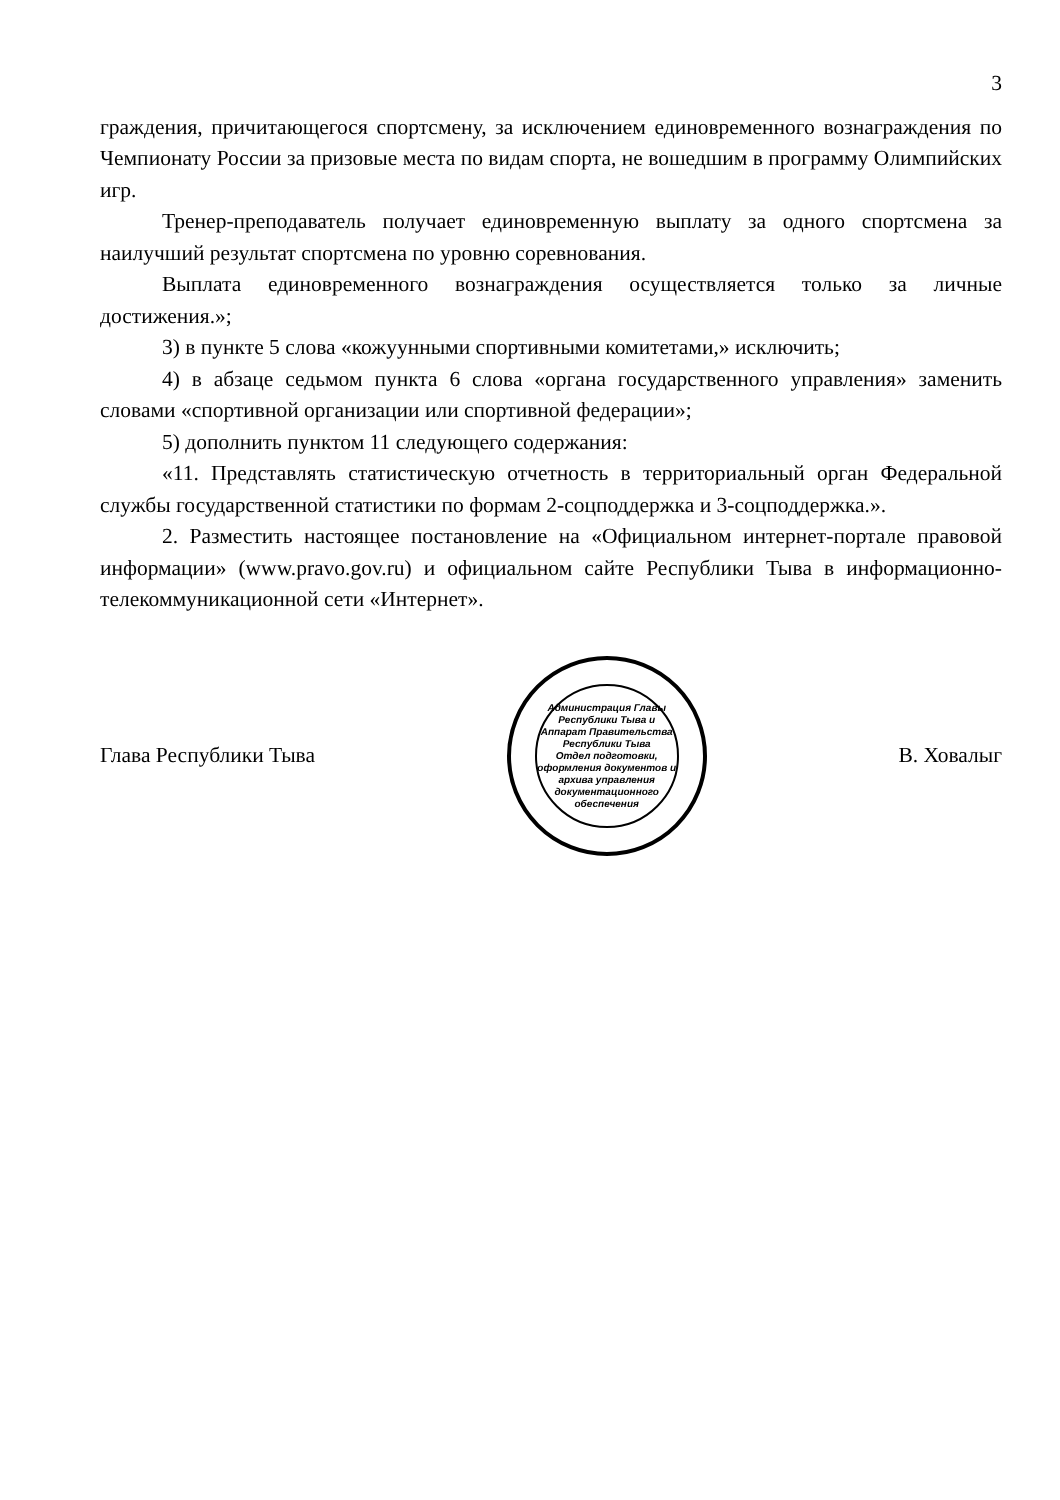3
граждения, причитающегося спортсмену, за исключением единовременного возна­граждения по Чемпионату России за призовые места по видам спорта, не вошедшим в программу Олимпийских игр.
Тренер-преподаватель получает единовременную выплату за одного спортс­мена за наилучший результат спортсмена по уровню соревнования.
Выплата единовременного вознаграждения осуществляется только за личные достижения.»;
3) в пункте 5 слова «кожуунными спортивными комитетами,» исключить;
4) в абзаце седьмом пункта 6 слова «органа государственного управления» заменить словами «спортивной организации или спортивной федерации»;
5) дополнить пунктом 11 следующего содержания:
«11. Представлять статистическую отчетность в территориальный орган Федеральной службы государственной статистики по формам 2-соцподдержка и 3-соцподдержка.».
2. Разместить настоящее постановление на «Официальном интернет-портале правовой информации» (www.pravo.gov.ru) и официальном сайте Республики Тыва в информационно-телекоммуникационной сети «Интернет».
Глава Республики Тыва
Администрация Главы Республики Тыва и Аппарат Правительства Республики Тыва
Отдел подготовки, оформления документов и архива управления документационного обеспечения
В. Ховалыг